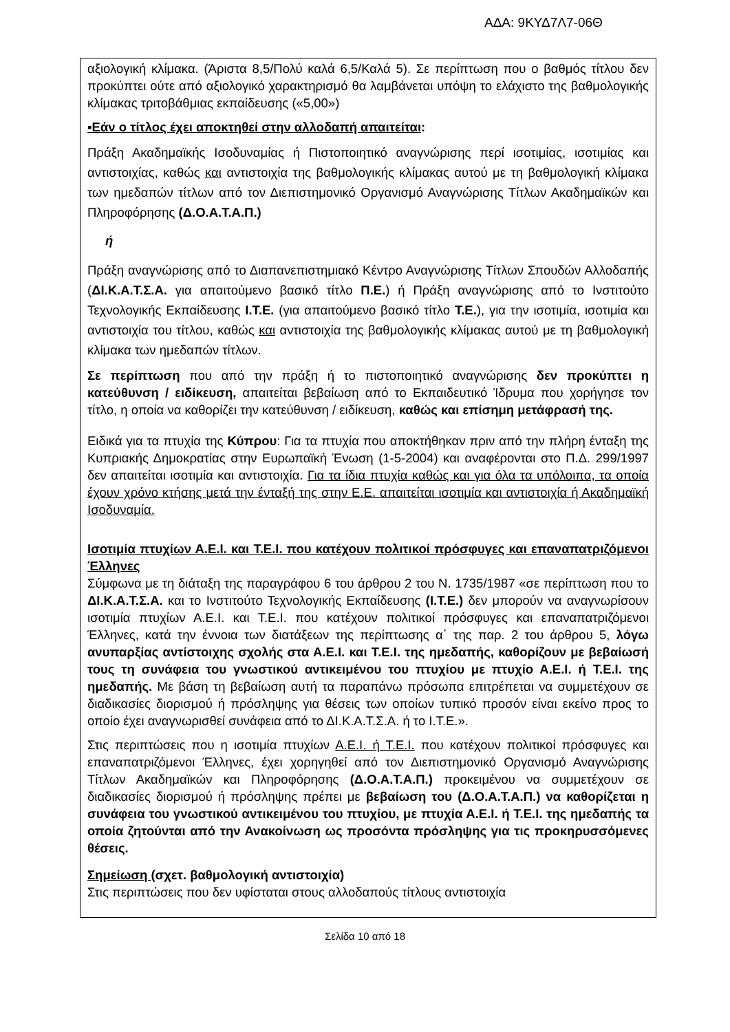ΑΔΑ: 9ΚΥΔ7Λ7-06Θ
αξιολογική κλίμακα. (Άριστα 8,5/Πολύ καλά 6,5/Καλά 5). Σε περίπτωση που ο βαθμός τίτλου δεν προκύπτει ούτε από αξιολογικό χαρακτηρισμό θα λαμβάνεται υπόψη το ελάχιστο της βαθμολογικής κλίμακας τριτοβάθμιας εκπαίδευσης («5,00»)
▪Εάν ο τίτλος έχει αποκτηθεί στην αλλοδαπή απαιτείται:
Πράξη Ακαδημαϊκής Ισοδυναμίας ή Πιστοποιητικό αναγνώρισης περί ισοτιμίας, ισοτιμίας και αντιστοιχίας, καθώς και αντιστοιχία της βαθμολογικής κλίμακας αυτού με τη βαθμολογική κλίμακα των ημεδαπών τίτλων από τον Διεπιστημονικό Οργανισμό Αναγνώρισης Τίτλων Ακαδημαϊκών και Πληροφόρησης (Δ.Ο.Α.Τ.Α.Π.)
ή
Πράξη αναγνώρισης από το Διαπανεπιστημιακό Κέντρο Αναγνώρισης Τίτλων Σπουδών Αλλοδαπής (ΔΙ.Κ.Α.Τ.Σ.Α. για απαιτούμενο βασικό τίτλο Π.Ε.) ή Πράξη αναγνώρισης από το Ινστιτούτο Τεχνολογικής Εκπαίδευσης Ι.Τ.Ε. (για απαιτούμενο βασικό τίτλο Τ.Ε.), για την ισοτιμία, ισοτιμία και αντιστοιχία του τίτλου, καθώς και αντιστοιχία της βαθμολογικής κλίμακας αυτού με τη βαθμολογική κλίμακα των ημεδαπών τίτλων.
Σε περίπτωση που από την πράξη ή το πιστοποιητικό αναγνώρισης δεν προκύπτει η κατεύθυνση / ειδίκευση, απαιτείται βεβαίωση από το Εκπαιδευτικό Ίδρυμα που χορήγησε τον τίτλο, η οποία να καθορίζει την κατεύθυνση / ειδίκευση, καθώς και επίσημη μετάφρασή της.
Ειδικά για τα πτυχία της Κύπρου: Για τα πτυχία που αποκτήθηκαν πριν από την πλήρη ένταξη της Κυπριακής Δημοκρατίας στην Ευρωπαϊκή Ένωση (1-5-2004) και αναφέρονται στο Π.Δ. 299/1997 δεν απαιτείται ισοτιμία και αντιστοιχία. Για τα ίδια πτυχία καθώς και για όλα τα υπόλοιπα, τα οποία έχουν χρόνο κτήσης μετά την ένταξή της στην Ε.Ε. απαιτείται ισοτιμία και αντιστοιχία ή Ακαδημαϊκή Ισοδυναμία.
Ισοτιμία πτυχίων Α.Ε.Ι. και Τ.Ε.Ι. που κατέχουν πολιτικοί πρόσφυγες και επαναπατριζόμενοι Έλληνες
Σύμφωνα με τη διάταξη της παραγράφου 6 του άρθρου 2 του Ν. 1735/1987 «σε περίπτωση που το ΔΙ.Κ.Α.Τ.Σ.Α. και το Ινστιτούτο Τεχνολογικής Εκπαίδευσης (Ι.Τ.Ε.) δεν μπορούν να αναγνωρίσουν ισοτιμία πτυχίων Α.Ε.Ι. και Τ.Ε.Ι. που κατέχουν πολιτικοί πρόσφυγες και επαναπατριζόμενοι Έλληνες, κατά την έννοια των διατάξεων της περίπτωσης α΄ της παρ. 2 του άρθρου 5, λόγω ανυπαρξίας αντίστοιχης σχολής στα Α.Ε.Ι. και Τ.Ε.Ι. της ημεδαπής, καθορίζουν με βεβαίωσή τους τη συνάφεια του γνωστικού αντικειμένου του πτυχίου με πτυχίο Α.Ε.Ι. ή Τ.Ε.Ι. της ημεδαπής. Με βάση τη βεβαίωση αυτή τα παραπάνω πρόσωπα επιτρέπεται να συμμετέχουν σε διαδικασίες διορισμού ή πρόσληψης για θέσεις των οποίων τυπικό προσόν είναι εκείνο προς το οποίο έχει αναγνωρισθεί συνάφεια από το ΔΙ.Κ.Α.Τ.Σ.Α. ή το Ι.Τ.Ε.».
Στις περιπτώσεις που η ισοτιμία πτυχίων Α.Ε.Ι. ή Τ.Ε.Ι. που κατέχουν πολιτικοί πρόσφυγες και επαναπατριζόμενοι Έλληνες, έχει χορηγηθεί από τον Διεπιστημονικό Οργανισμό Αναγνώρισης Τίτλων Ακαδημαϊκών και Πληροφόρησης (Δ.Ο.Α.Τ.Α.Π.) προκειμένου να συμμετέχουν σε διαδικασίες διορισμού ή πρόσληψης πρέπει με βεβαίωση του (Δ.Ο.Α.Τ.Α.Π.) να καθορίζεται η συνάφεια του γνωστικού αντικειμένου του πτυχίου, με πτυχία Α.Ε.Ι. ή Τ.Ε.Ι. της ημεδαπής τα οποία ζητούνται από την Ανακοίνωση ως προσόντα πρόσληψης για τις προκηρυσσόμενες θέσεις.
Σημείωση (σχετ. βαθμολογική αντιστοιχία)
Στις περιπτώσεις που δεν υφίσταται στους αλλοδαπούς τίτλους αντιστοιχία
Σελίδα 10 από 18